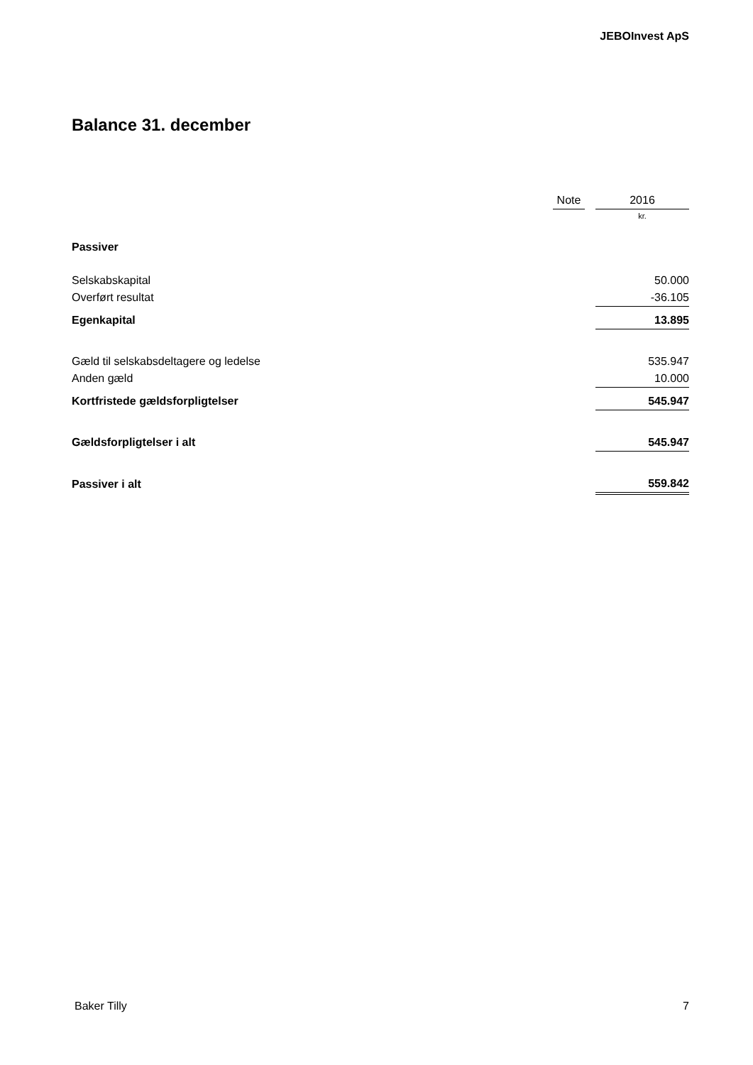JEBOInvest ApS
Balance 31. december
| | Note | | 2016 |
| | | | kr. |
| Passiver | | | |
| Selskabskapital | | | 50.000 |
| Overført resultat | | | -36.105 |
| Egenkapital | | | 13.895 |
| Gæld til selskabsdeltagere og ledelse | | | 535.947 |
| Anden gæld | | | 10.000 |
| Kortfristede gældsforpligtelser | | | 545.947 |
| Gældsforpligtelser i alt | | | 545.947 |
| Passiver i alt | | | 559.842 |
Baker Tilly 7